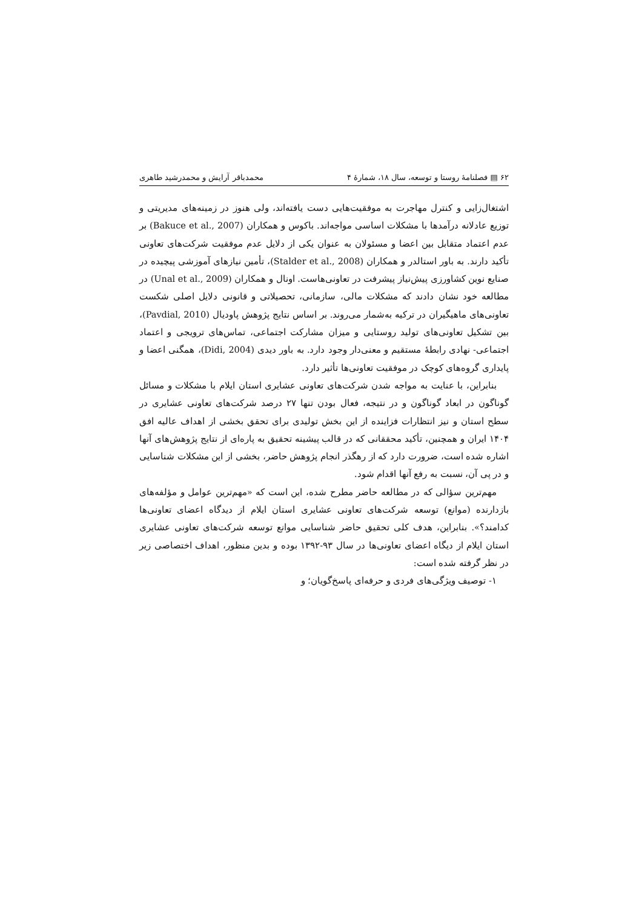۶۲ ▤ فصلنامهٔ روستا و توسعه، سال ۱۸، شمارهٔ ۴ محمدباقر آرایش و محمدرشید طاهری
اشتغال‌زایی و کنترل مهاجرت به موفقیت‌هایی دست یافته‌اند، ولی هنوز در زمینه‌های مدیریتی و توزیع عادلانه درآمدها با مشکلات اساسی مواجه‌اند. باکوس و همکاران (Bakuce et al., 2007) بر عدم اعتماد متقابل بین اعضا و مسئولان به عنوان یکی از دلایل عدم موفقیت شرکت‌های تعاونی تأکید دارند. به باور استالدر و همکاران (Stalder et al., 2008)، تأمین نیازهای آموزشی پیچیده در صنایع نوین کشاورزی پیش‌نیاز پیشرفت در تعاونی‌هاست. اونال و همکاران (Unal et al., 2009) در مطالعه خود نشان دادند که مشکلات مالی، سازمانی، تحصیلاتی و قانونی دلایل اصلی شکست تعاونی‌های ماهیگیران در ترکیه به‌شمار می‌روند. بر اساس نتایج پژوهش پاودیال (Pavdial, 2010)، بین تشکیل تعاونی‌های تولید روستایی و میزان مشارکت اجتماعی، تماس‌های ترویجی و اعتماد اجتماعی- نهادی رابطهٔ مستقیم و معنی‌دار وجود دارد. به باور دیدی (Didi, 2004)، همگنی اعضا و پایداری گروه‌های کوچک در موفقیت تعاونی‌ها تأثیر دارد.
بنابراین، با عنایت به مواجه شدن شرکت‌های تعاونی عشایری استان ایلام با مشکلات و مسائل گوناگون در ابعاد گوناگون و در نتیجه، فعال بودن تنها ۲۷ درصد شرکت‌های تعاونی عشایری در سطح استان و نیز انتظارات فزاینده از این بخش تولیدی برای تحقق بخشی از اهداف عالیه افق ۱۴۰۴ ایران و همچنین، تأکید محققانی که در قالب پیشینه تحقیق به پاره‌ای از نتایج پژوهش‌های آنها اشاره شده است، ضرورت دارد که از رهگذر انجام پژوهش حاضر، بخشی از این مشکلات شناسایی و در پی آن، نسبت به رفع آنها اقدام شود.
مهم‌ترین سؤالی که در مطالعه حاضر مطرح شده، این است که «مهم‌ترین عوامل و مؤلفه‌های بازدارنده (موانع) توسعه شرکت‌های تعاونی عشایری استان ایلام از دیدگاه اعضای تعاونی‌ها کدامند؟». بنابراین، هدف کلی تحقیق حاضر شناسایی موانع توسعه شرکت‌های تعاونی عشایری استان ایلام از دیگاه اعضای تعاونی‌ها در سال ۹۳-۱۳۹۲ بوده و بدین منظور، اهداف اختصاصی زیر در نظر گرفته شده است:
۱- توصیف ویژگی‌های فردی و حرفه‌ای پاسخ‌گویان؛ و